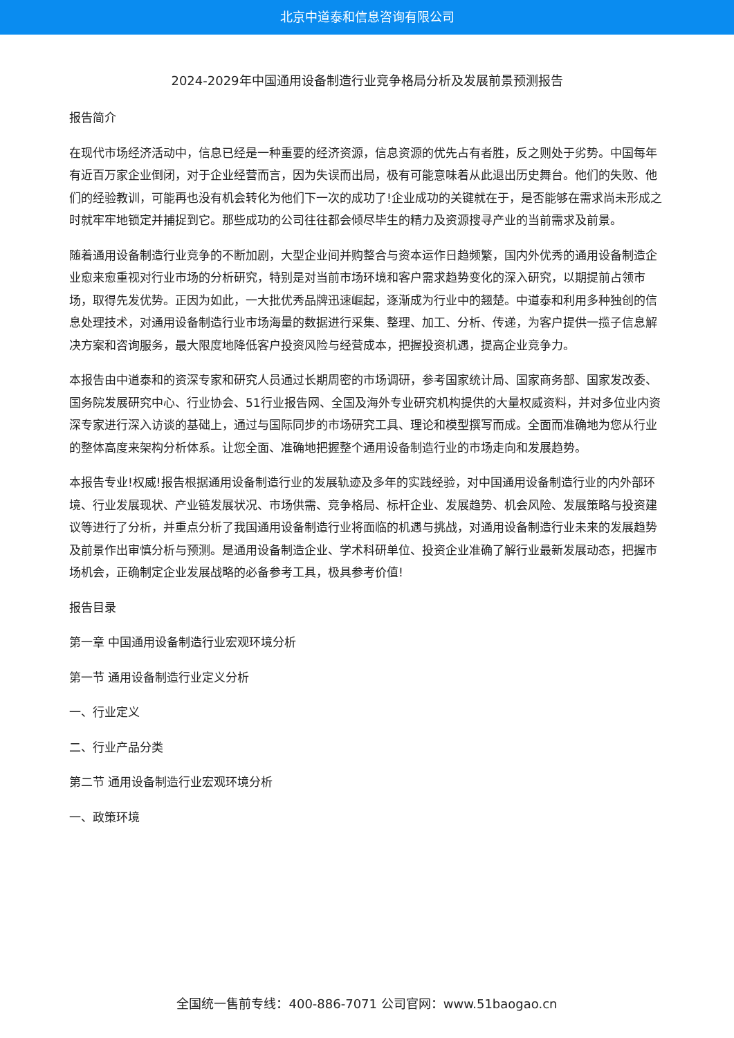北京中道泰和信息咨询有限公司
2024-2029年中国通用设备制造行业竞争格局分析及发展前景预测报告
报告简介
在现代市场经济活动中，信息已经是一种重要的经济资源，信息资源的优先占有者胜，反之则处于劣势。中国每年有近百万家企业倒闭，对于企业经营而言，因为失误而出局，极有可能意味着从此退出历史舞台。他们的失败、他们的经验教训，可能再也没有机会转化为他们下一次的成功了!企业成功的关键就在于，是否能够在需求尚未形成之时就牢牢地锁定并捕捉到它。那些成功的公司往往都会倾尽毕生的精力及资源搜寻产业的当前需求及前景。
随着通用设备制造行业竞争的不断加剧，大型企业间并购整合与资本运作日趋频繁，国内外优秀的通用设备制造企业愈来愈重视对行业市场的分析研究，特别是对当前市场环境和客户需求趋势变化的深入研究，以期提前占领市场，取得先发优势。正因为如此，一大批优秀品牌迅速崛起，逐渐成为行业中的翘楚。中道泰和利用多种独创的信息处理技术，对通用设备制造行业市场海量的数据进行采集、整理、加工、分析、传递，为客户提供一揽子信息解决方案和咨询服务，最大限度地降低客户投资风险与经营成本，把握投资机遇，提高企业竞争力。
本报告由中道泰和的资深专家和研究人员通过长期周密的市场调研，参考国家统计局、国家商务部、国家发改委、国务院发展研究中心、行业协会、51行业报告网、全国及海外专业研究机构提供的大量权威资料，并对多位业内资深专家进行深入访谈的基础上，通过与国际同步的市场研究工具、理论和模型撰写而成。全面而准确地为您从行业的整体高度来架构分析体系。让您全面、准确地把握整个通用设备制造行业的市场走向和发展趋势。
本报告专业!权威!报告根据通用设备制造行业的发展轨迹及多年的实践经验，对中国通用设备制造行业的内外部环境、行业发展现状、产业链发展状况、市场供需、竞争格局、标杆企业、发展趋势、机会风险、发展策略与投资建议等进行了分析，并重点分析了我国通用设备制造行业将面临的机遇与挑战，对通用设备制造行业未来的发展趋势及前景作出审慎分析与预测。是通用设备制造企业、学术科研单位、投资企业准确了解行业最新发展动态，把握市场机会，正确制定企业发展战略的必备参考工具，极具参考价值!
报告目录
第一章 中国通用设备制造行业宏观环境分析
第一节 通用设备制造行业定义分析
一、行业定义
二、行业产品分类
第二节 通用设备制造行业宏观环境分析
一、政策环境
全国统一售前专线：400-886-7071 公司官网：www.51baogao.cn